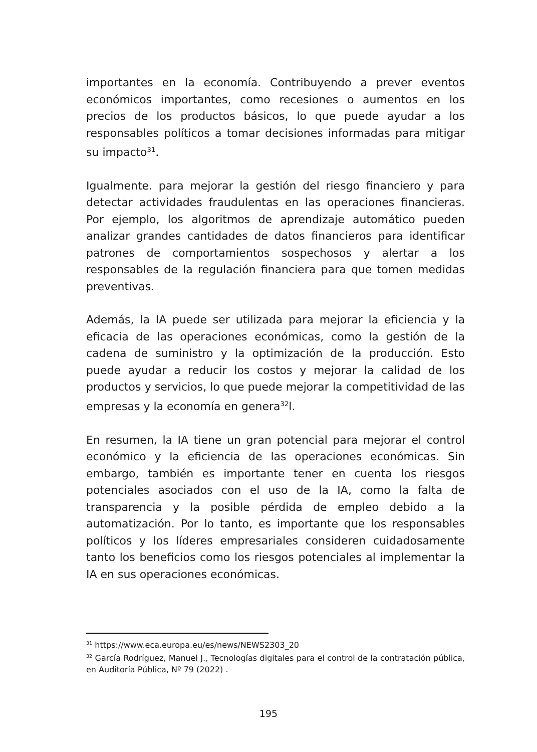importantes en la economía. Contribuyendo a prever eventos económicos importantes, como recesiones o aumentos en los precios de los productos básicos, lo que puede ayudar a los responsables políticos a tomar decisiones informadas para mitigar su impacto<sup>31</sup>.
Igualmente. para mejorar la gestión del riesgo financiero y para detectar actividades fraudulentas en las operaciones financieras. Por ejemplo, los algoritmos de aprendizaje automático pueden analizar grandes cantidades de datos financieros para identificar patrones de comportamientos sospechosos y alertar a los responsables de la regulación financiera para que tomen medidas preventivas.
Además, la IA puede ser utilizada para mejorar la eficiencia y la eficacia de las operaciones económicas, como la gestión de la cadena de suministro y la optimización de la producción. Esto puede ayudar a reducir los costos y mejorar la calidad de los productos y servicios, lo que puede mejorar la competitividad de las empresas y la economía en genera<sup>32</sup>l.
En resumen, la IA tiene un gran potencial para mejorar el control económico y la eficiencia de las operaciones económicas. Sin embargo, también es importante tener en cuenta los riesgos potenciales asociados con el uso de la IA, como la falta de transparencia y la posible pérdida de empleo debido a la automatización. Por lo tanto, es importante que los responsables políticos y los líderes empresariales consideren cuidadosamente tanto los beneficios como los riesgos potenciales al implementar la IA en sus operaciones económicas.
<sup>31</sup> https://www.eca.europa.eu/es/news/NEWS2303_20
<sup>32</sup> García Rodríguez, Manuel J., Tecnologías digitales para el control de la contratación pública, en Auditoría Pública, Nº 79 (2022) .
195